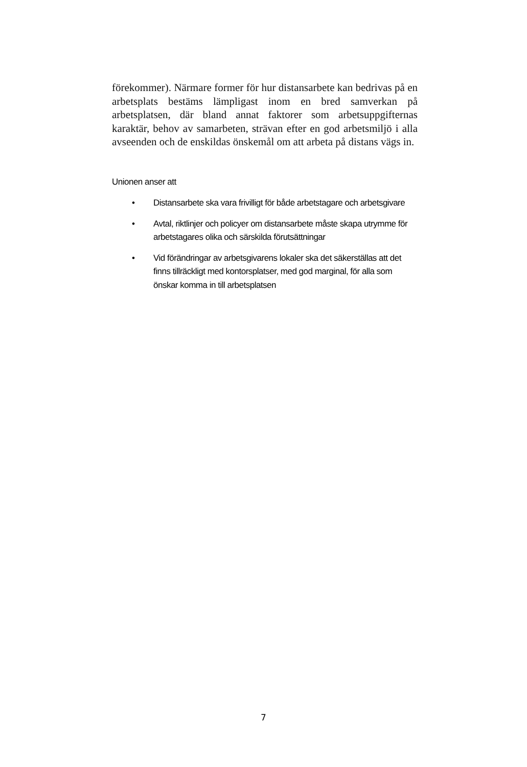förekommer). Närmare former för hur distansarbete kan bedrivas på en arbetsplats bestäms lämpligast inom en bred samverkan på arbetsplatsen, där bland annat faktorer som arbetsuppgifternas karaktär, behov av samarbeten, strävan efter en god arbetsmiljö i alla avseenden och de enskildas önskemål om att arbeta på distans vägs in.
Unionen anser att
• Distansarbete ska vara frivilligt för både arbetstagare och arbetsgivare
• Avtal, riktlinjer och policyer om distansarbete måste skapa utrymme för arbetstagares olika och särskilda förutsättningar
• Vid förändringar av arbetsgivarens lokaler ska det säkerställas att det finns tillräckligt med kontorsplatser, med god marginal, för alla som önskar komma in till arbetsplatsen
7